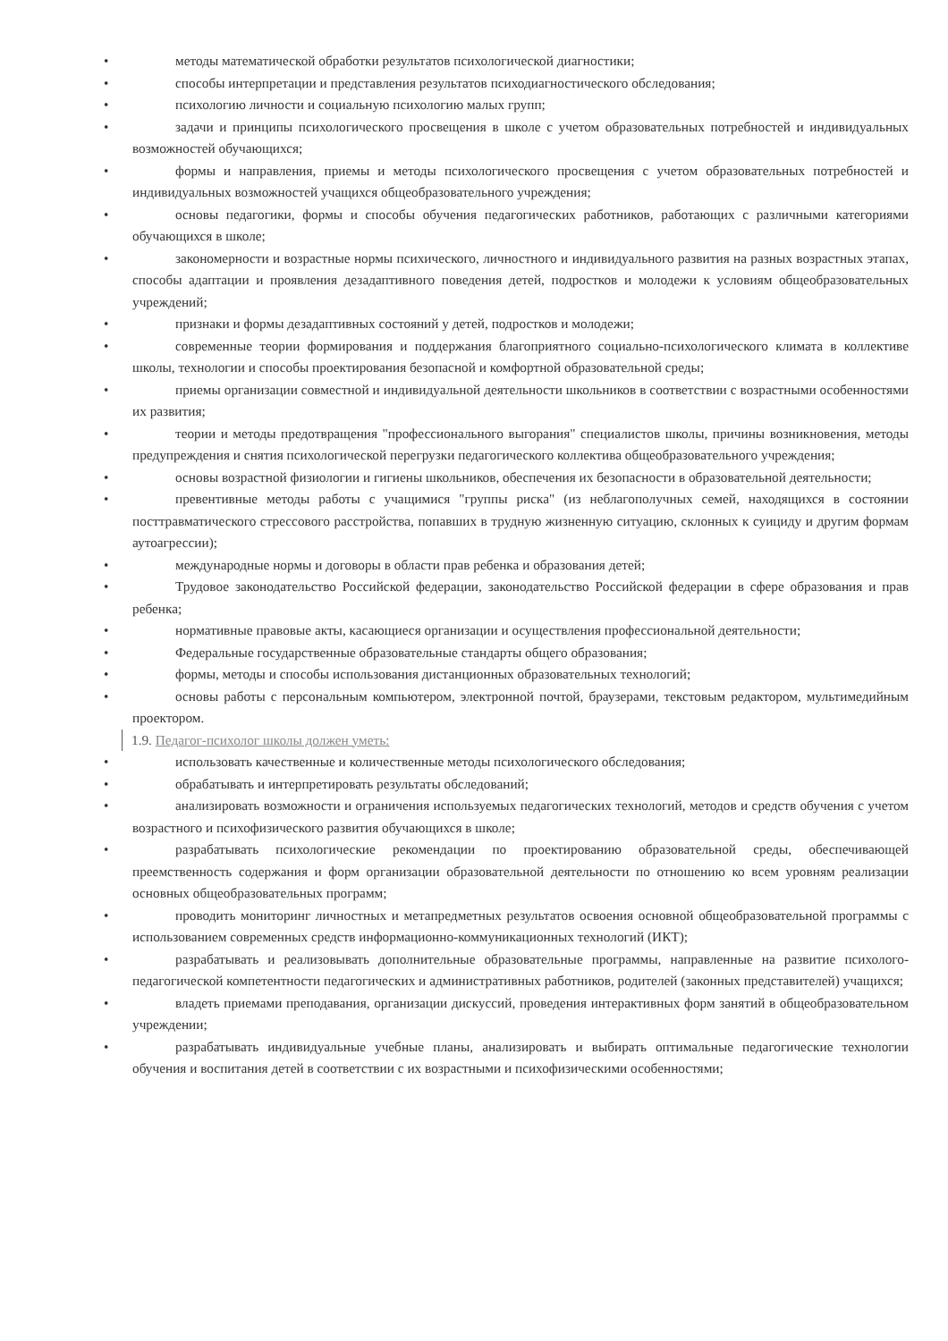• методы математической обработки результатов психологической диагностики;
• способы интерпретации и представления результатов психодиагностического обследования;
• психологию личности и социальную психологию малых групп;
• задачи и принципы психологического просвещения в школе с учетом образовательных потребностей и индивидуальных возможностей обучающихся;
• формы и направления, приемы и методы психологического просвещения с учетом образовательных потребностей и индивидуальных возможностей учащихся общеобразовательного учреждения;
• основы педагогики, формы и способы обучения педагогических работников, работающих с различными категориями обучающихся в школе;
• закономерности и возрастные нормы психического, личностного и индивидуального развития на разных возрастных этапах, способы адаптации и проявления дезадаптивного поведения детей, подростков и молодежи к условиям общеобразовательных учреждений;
• признаки и формы дезадаптивных состояний у детей, подростков и молодежи;
• современные теории формирования и поддержания благоприятного социально-психологического климата в коллективе школы, технологии и способы проектирования безопасной и комфортной образовательной среды;
• приемы организации совместной и индивидуальной деятельности школьников в соответствии с возрастными особенностями их развития;
• теории и методы предотвращения "профессионального выгорания" специалистов школы, причины возникновения, методы предупреждения и снятия психологической перегрузки педагогического коллектива общеобразовательного учреждения;
• основы возрастной физиологии и гигиены школьников, обеспечения их безопасности в образовательной деятельности;
• превентивные методы работы с учащимися "группы риска" (из неблагополучных семей, находящихся в состоянии посттравматического стрессового расстройства, попавших в трудную жизненную ситуацию, склонных к суициду и другим формам аутоагрессии);
• международные нормы и договоры в области прав ребенка и образования детей;
• Трудовое законодательство Российской федерации, законодательство Российской федерации в сфере образования и прав ребенка;
• нормативные правовые акты, касающиеся организации и осуществления профессиональной деятельности;
• Федеральные государственные образовательные стандарты общего образования;
• формы, методы и способы использования дистанционных образовательных технологий;
• основы работы с персональным компьютером, электронной почтой, браузерами, текстовым редактором, мультимедийным проектором.
1.9. Педагог-психолог школы должен уметь:
• использовать качественные и количественные методы психологического обследования;
• обрабатывать и интерпретировать результаты обследований;
• анализировать возможности и ограничения используемых педагогических технологий, методов и средств обучения с учетом возрастного и психофизического развития обучающихся в школе;
• разрабатывать психологические рекомендации по проектированию образовательной среды, обеспечивающей преемственность содержания и форм организации образовательной деятельности по отношению ко всем уровням реализации основных общеобразовательных программ;
• проводить мониторинг личностных и метапредметных результатов освоения основной общеобразовательной программы с использованием современных средств информационно-коммуникационных технологий (ИКТ);
• разрабатывать и реализовывать дополнительные образовательные программы, направленные на развитие психолого-педагогической компетентности педагогических и административных работников, родителей (законных представителей) учащихся;
• владеть приемами преподавания, организации дискуссий, проведения интерактивных форм занятий в общеобразовательном учреждении;
• разрабатывать индивидуальные учебные планы, анализировать и выбирать оптимальные педагогические технологии обучения и воспитания детей в соответствии с их возрастными и психофизическими особенностями;